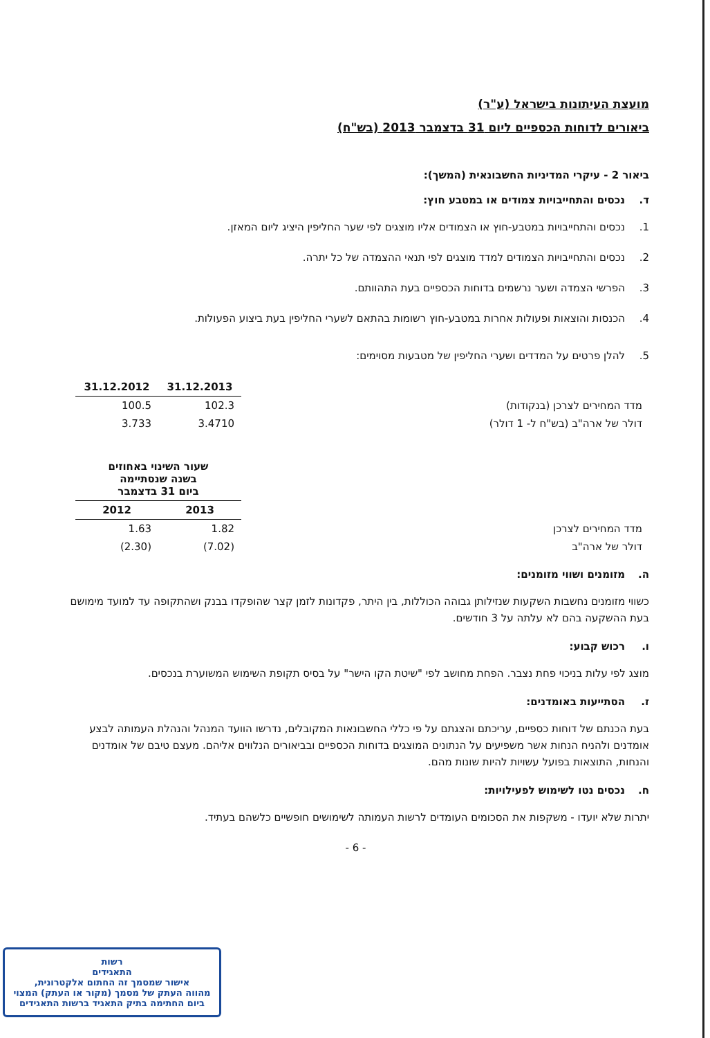מועצת העיתונות בישראל (ע"ר)
ביאורים לדוחות הכספיים ליום 31 בדצמבר 2013 (בש"ח)
ביאור 2 - עיקרי המדיניות החשבונאית (המשך):
ד. נכסים והתחייבויות צמודים או במטבע חוץ:
1. נכסים והתחייבויות במטבע-חוץ או הצמודים אליו מוצגים לפי שער החליפין היציג ליום המאזן.
2. נכסים והתחייבויות הצמודים למדד מוצגים לפי תנאי ההצמדה של כל יתרה.
3. הפרשי הצמדה ושער נרשמים בדוחות הכספיים בעת התהוותם.
4. הכנסות והוצאות ופעולות אחרות במטבע-חוץ רשומות בהתאם לשערי החליפין בעת ביצוע הפעולות.
5. להלן פרטים על המדדים ושערי החליפין של מטבעות מסוימים:
| | 31.12.2013 | 31.12.2012 |
| --- | --- | --- |
| מדד המחירים לצרכן (בנקודות) | 102.3 | 100.5 |
| דולר של ארה"ב (בש"ח ל- 1 דולר) | 3.4710 | 3.733 |
| | שעור השינוי באחוזים בשנה שנסתיימה ביום 31 בדצמבר | |
| --- | --- | --- |
| | 2013 | 2012 |
| מדד המחירים לצרכן | 1.82 | 1.63 |
| דולר של ארה"ב | (7.02) | (2.30) |
ה. מזומנים ושווי מזומנים:
כשווי מזומנים נחשבות השקעות שנזילותן גבוהה הכוללות, בין היתר, פקדונות לזמן קצר שהופקדו בבנק ושהתקופה עד למועד מימושם בעת ההשקעה בהם לא עלתה על 3 חודשים.
ו. רכוש קבוע:
מוצג לפי עלות בניכוי פחת נצבר. הפחת מחושב לפי "שיטת הקו הישר" על בסיס תקופת השימוש המשוערת בנכסים.
ז. הסתייעות באומדנים:
בעת הכנתם של דוחות כספיים, עריכתם והצגתם על פי כללי החשבונאות המקובלים, נדרשו הוועד המנהל והנהלת העמותה לבצע אומדנים ולהניח הנחות אשר משפיעים על הנתונים המוצגים בדוחות הכספיים ובביאורים הנלווים אליהם. מעצם טיבם של אומדנים והנחות, התוצאות בפועל עשויות להיות שונות מהם.
ח. נכסים נטו לשימוש לפעילויות:
יתרות שלא יועדו - משקפות את הסכומים העומדים לרשות העמותה לשימושים חופשיים כלשהם בעתיד.
- 6 -
רשות
התאגידים
אישור שמסמך זה החתום אלקטרונית,
מהווה העתק של מסמך (מקור או העתק) המצוי
ביום החתימה בתיק התאגיד ברשות התאגידים